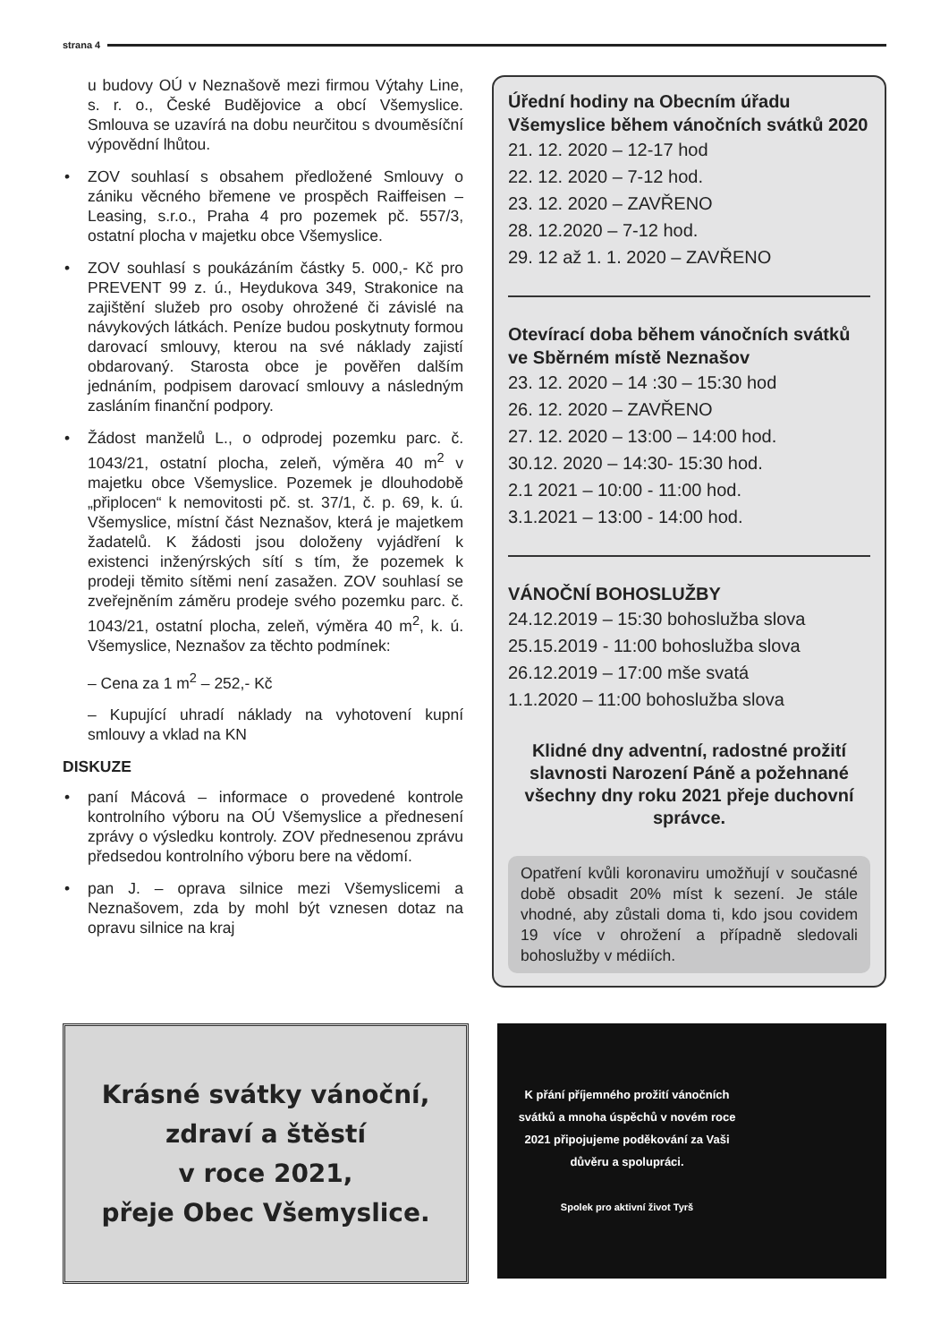strana 4
u budovy OÚ v Neznašově mezi firmou Výtahy Line, s. r. o., České Budějovice a obcí Všemyslice. Smlouva se uzavírá na dobu neurčitou s dvouměsíční výpovědní lhůtou.
• ZOV souhlasí s obsahem předložené Smlouvy o zániku věcného břemene ve prospěch Raiffeisen – Leasing, s.r.o., Praha 4 pro pozemek pč. 557/3, ostatní plocha v majetku obce Všemyslice.
• ZOV souhlasí s poukázáním částky 5. 000,- Kč pro PREVENT 99 z. ú., Heydukova 349, Strakonice na zajištění služeb pro osoby ohrožené či závislé na návykových látkách. Peníze budou poskytnuty formou darovací smlouvy, kterou na své náklady zajistí obdarovaný. Starosta obce je pověřen dalším jednáním, podpisem darovací smlouvy a následným zasláním finanční podpory.
• Žádost manželů L., o odprodej pozemku parc. č. 1043/21, ostatní plocha, zeleň, výměra 40 m<sup>2</sup> v majetku obce Všemyslice. Pozemek je dlouhodobě „připlocen“ k nemovitosti pč. st. 37/1, č. p. 69, k. ú. Všemyslice, místní část Neznašov, která je majetkem žadatelů. K žádosti jsou doloženy vyjádření k existenci inženýrských sítí s tím, že pozemek k prodeji těmito sítěmi není zasažen. ZOV souhlasí se zveřejněním záměru prodeje svého pozemku parc. č. 1043/21, ostatní plocha, zeleň, výměra 40 m<sup>2</sup>, k. ú. Všemyslice, Neznašov za těchto podmínek:
– Cena za 1 m<sup>2</sup> – 252,- Kč
– Kupující uhradí náklady na vyhotovení kupní smlouvy a vklad na KN
DISKUZE
• paní Mácová – informace o provedené kontrole kontrolního výboru na OÚ Všemyslice a přednesení zprávy o výsledku kontroly. ZOV přednesenou zprávu předsedou kontrolního výboru bere na vědomí.
• pan J. – oprava silnice mezi Všemyslicemi a Neznašovem, zda by mohl být vznesen dotaz na opravu silnice na kraj
Úřední hodiny na Obecním úřadu Všemyslice během vánočních svátků 2020
21. 12. 2020 – 12-17 hod
22. 12. 2020 – 7-12 hod.
23. 12. 2020 – ZAVŘENO
28. 12.2020 – 7-12 hod.
29. 12 až 1. 1. 2020 – ZAVŘENO
Otevírací doba během vánočních svátků ve Sběrném místě Neznašov
23. 12. 2020 – 14 :30 – 15:30 hod
26. 12. 2020 – ZAVŘENO
27. 12. 2020 – 13:00 – 14:00 hod.
30.12. 2020 – 14:30- 15:30 hod.
2.1 2021 – 10:00 - 11:00 hod.
3.1.2021 – 13:00 - 14:00 hod.
VÁNOČNÍ BOHOSLUŽBY
24.12.2019 – 15:30 bohoslužba slova
25.15.2019 - 11:00 bohoslužba slova
26.12.2019 – 17:00 mše svatá
1.1.2020 – 11:00 bohoslužba slova
Klidné dny adventní, radostné prožití slavnosti Narození Páně a požehnané všechny dny roku 2021 přeje duchovní správce.
Opatření kvůli koronaviru umožňují v současné době obsadit 20% míst k sezení. Je stále vhodné, aby zůstali doma ti, kdo jsou covidem 19 více v ohrožení a případně sledovali bohoslužby v médiích.
Krásné svátky vánoční,
zdraví a štěstí
v roce 2021,
přeje Obec Všemyslice.
K přání příjemného prožití vánočních svátků a mnoha úspěchů v novém roce 2021 připojujeme poděkování za Vaši důvěru a spolupráci.
Spolek pro aktivní život Tyrš